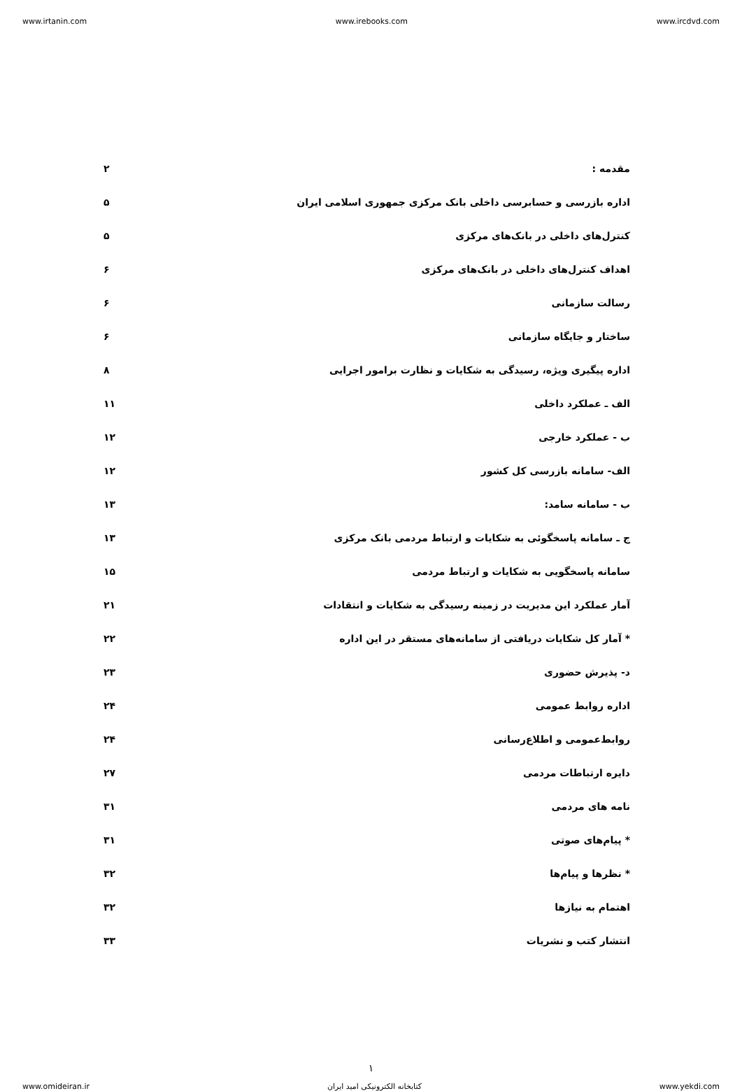www.irtanin.com www.irebooks.com www.ircdvd.com
مقدمه : ۲
اداره بازرسی و حسابرسی داخلی بانک مرکزی جمهوری اسلامی ایران ۵
کنترل‌های داخلی در بانک‌های مرکزی ۵
اهداف کنترل‌های داخلی در بانک‌های مرکزی ۶
رسالت سازمانی ۶
ساختار و جایگاه سازمانی ۶
اداره پیگیری ویژه، رسیدگی به شکایات و نظارت برامور اجرایی ۸
الف ـ عملکرد داخلی ۱۱
ب - عملکرد خارجی ۱۲
الف- سامانه بازرسی کل کشور ۱۲
ب - سامانه سامد: ۱۳
ج ـ سامانه پاسخگوئی به شکایات و ارتباط مردمی بانک مرکزی ۱۳
سامانه پاسخگویی به شکایات و ارتباط مردمی ۱۵
آمار عملکرد این مدیریت در زمینه رسیدگی به شکایات و انتقادات ۲۱
* آمار کل شکایات دریافتی از سامانه‌های مستقر در این اداره ۲۲
د- پذیرش حضوری ۲۳
اداره روابط عمومی ۲۴
روابط‌عمومی و اطلاع‌رسانی ۲۴
دایره ارتباطات مردمی ۲۷
نامه های مردمی ۳۱
* پیام‌های صوتی ۳۱
* نظرها و پیام‌ها ۳۲
اهتمام به نیازها ۳۲
انتشار کتب و نشریات ۳۳
۱
www.omideiran.ir کتابخانه الکترونیکی امید ایران www.yekdi.com